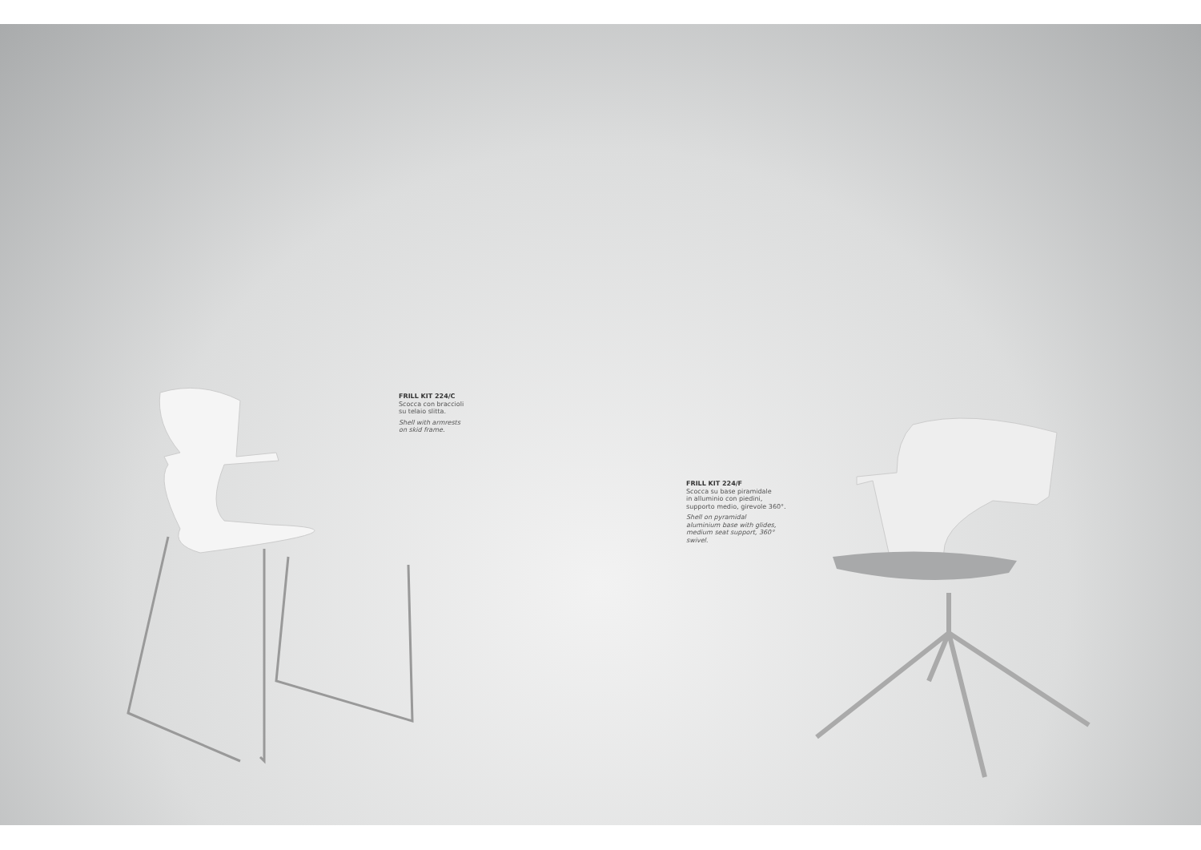FRILL KIT 224/C
Scocca con braccioli
su telaio slitta.
Shell with armrests
on skid frame.
FRILL KIT 224/F
Scocca su base piramidale
in alluminio con piedini,
supporto medio, girevole 360°.
Shell on pyramidal
aluminium base with glides,
medium seat support, 360°
swivel.